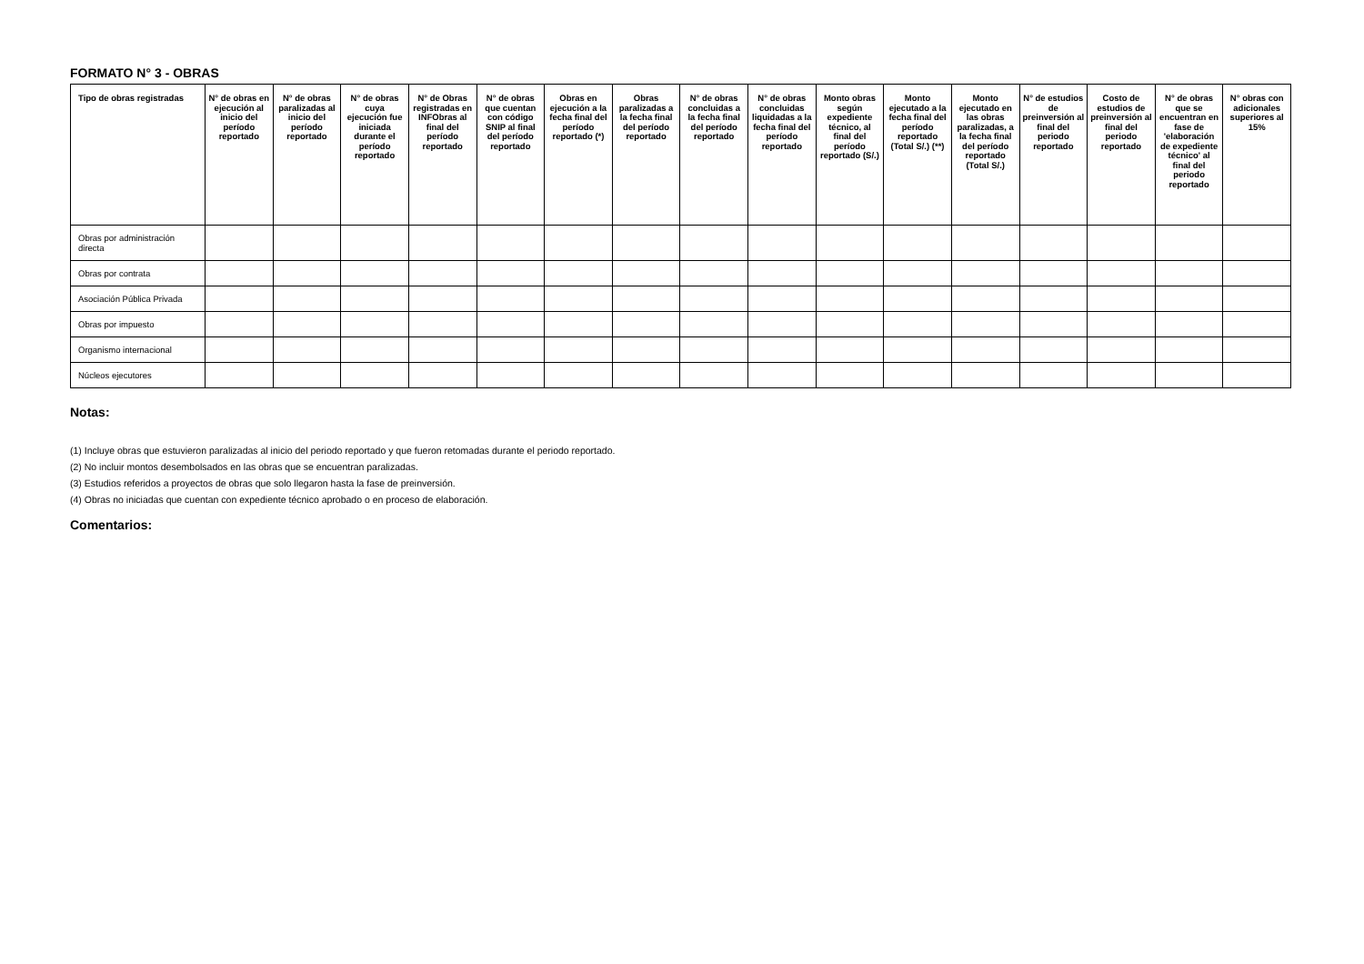FORMATO N° 3 - OBRAS
| Tipo de obras registradas | N° de obras en ejecución al inicio del período reportado | N° de obras paralizadas al inicio del período reportado | N° de obras cuya ejecución fue iniciada durante el período reportado | N° de Obras registradas en INFObras al final del período reportado | N° de obras que cuentan con código SNIP al final del período reportado | Obras en ejecución a la fecha final del período reportado (*) | Obras paralizadas a la fecha final del período reportado | N° de obras concluidas a la fecha final del período reportado | N° de obras concluidas liquidadas a la fecha final del período reportado | Monto obras según expediente técnico, al final del período reportado (S/.) | Monto ejecutado a la fecha final del período reportado (Total S/.) (**) | Monto ejecutado en las obras paralizadas, a la fecha final del período reportado (Total S/.) | N° de estudios de preinversión al final del periodo reportado | Costo de estudios de preinversión al final del periodo reportado | N° de obras que se encuentran en fase de 'elaboración de expediente técnico' al final del periodo reportado | N° obras con adicionales superiores al 15% |
| --- | --- | --- | --- | --- | --- | --- | --- | --- | --- | --- | --- | --- | --- | --- | --- | --- |
| Obras por administración directa | | | | | | | | | | | | | | | | |
| Obras por contrata | | | | | | | | | | | | | | | | |
| Asociación Pública Privada | | | | | | | | | | | | | | | | |
| Obras por impuesto | | | | | | | | | | | | | | | | |
| Organismo internacional | | | | | | | | | | | | | | | | |
| Núcleos ejecutores | | | | | | | | | | | | | | | | |
Notas:
(1) Incluye obras que estuvieron paralizadas al inicio del periodo reportado y que fueron retomadas durante el periodo reportado.
(2) No incluir montos desembolsados en las obras que se encuentran paralizadas.
(3) Estudios referidos a proyectos de obras que solo llegaron hasta la fase de preinversión.
(4) Obras no iniciadas que cuentan con expediente técnico aprobado o en proceso de elaboración.
Comentarios: